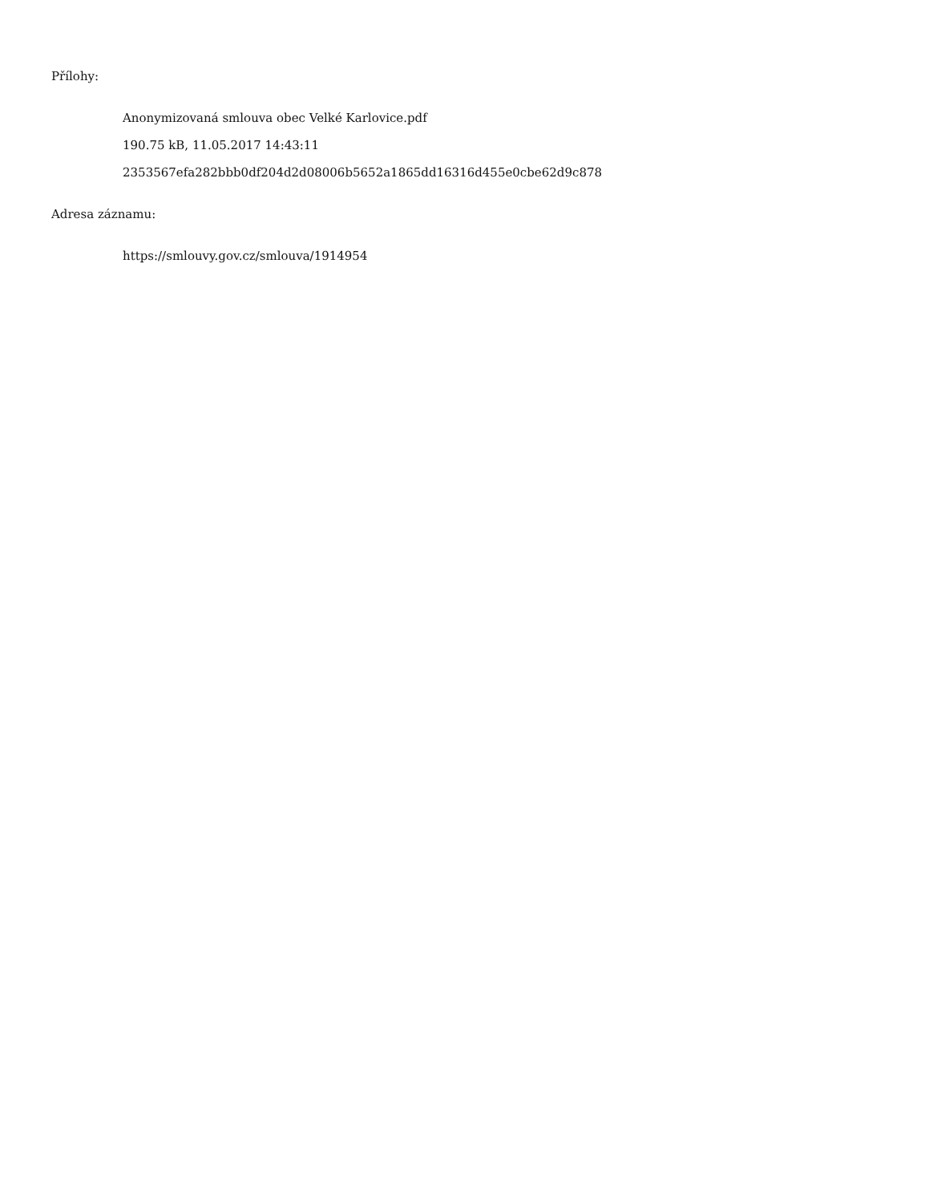Přílohy:
Anonymizovaná smlouva obec Velké Karlovice.pdf
190.75 kB, 11.05.2017 14:43:11
2353567efa282bbb0df204d2d08006b5652a1865dd16316d455e0cbe62d9c878
Adresa záznamu:
https://smlouvy.gov.cz/smlouva/1914954